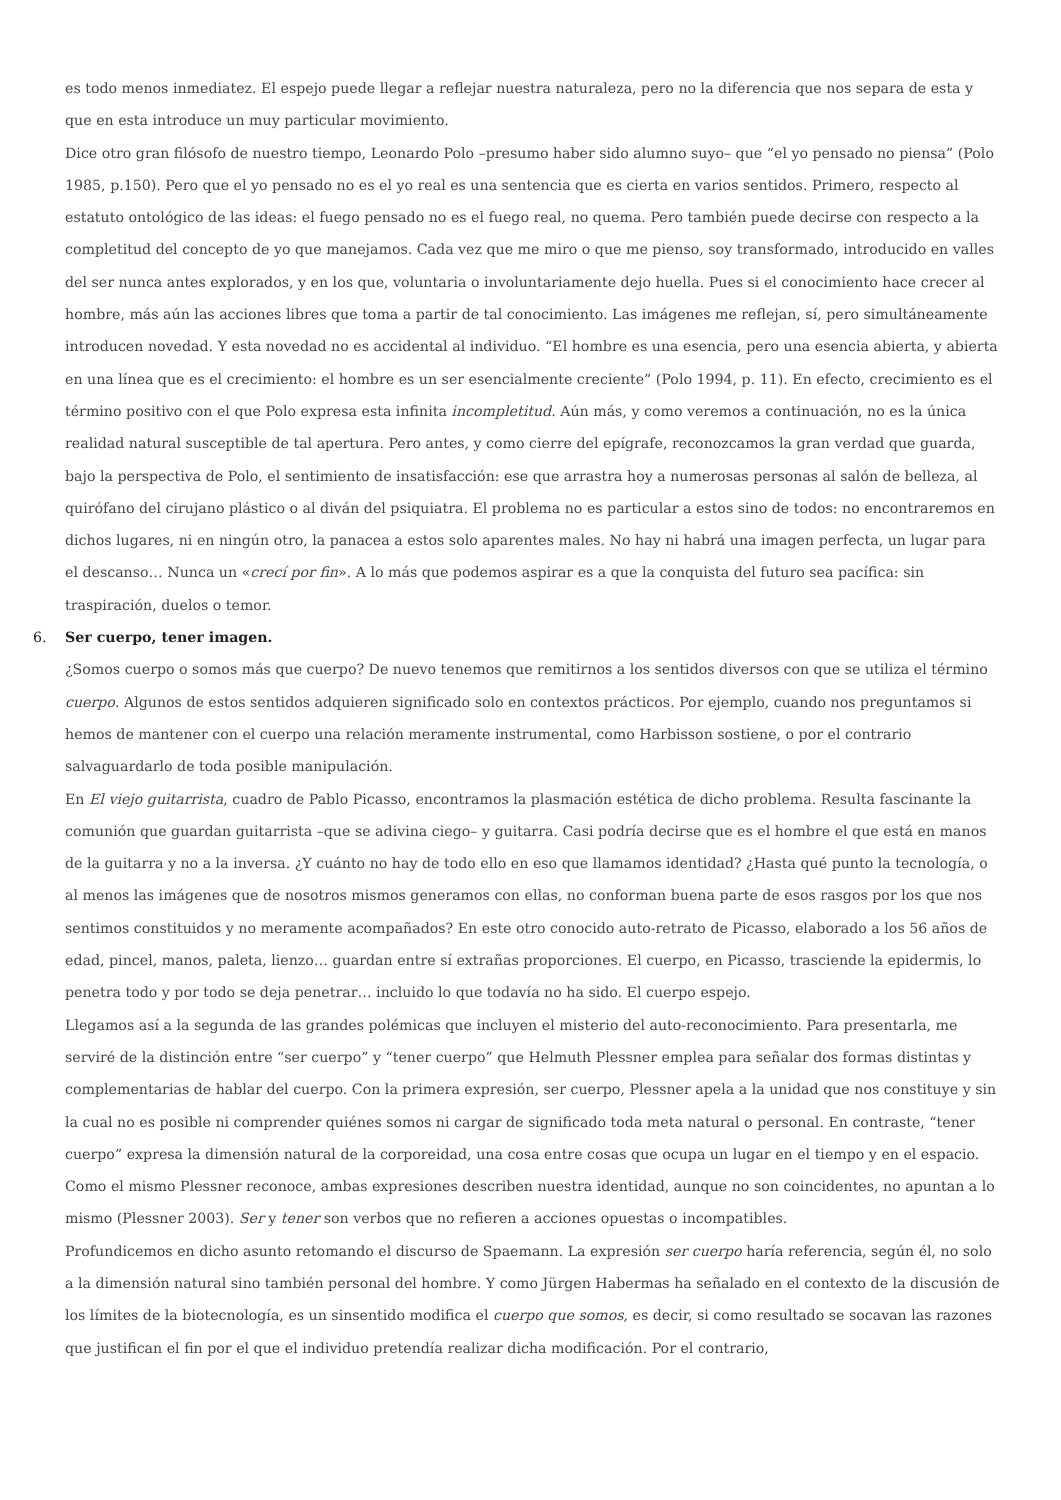es todo menos inmediatez. El espejo puede llegar a reflejar nuestra naturaleza, pero no la diferencia que nos separa de esta y que en esta introduce un muy particular movimiento.
Dice otro gran filósofo de nuestro tiempo, Leonardo Polo –presumo haber sido alumno suyo– que “el yo pensado no piensa” (Polo 1985, p.150). Pero que el yo pensado no es el yo real es una sentencia que es cierta en varios sentidos. Primero, respecto al estatuto ontológico de las ideas: el fuego pensado no es el fuego real, no quema. Pero también puede decirse con respecto a la completitud del concepto de yo que manejamos. Cada vez que me miro o que me pienso, soy transformado, introducido en valles del ser nunca antes explorados, y en los que, voluntaria o involuntariamente dejo huella. Pues si el conocimiento hace crecer al hombre, más aún las acciones libres que toma a partir de tal conocimiento. Las imágenes me reflejan, sí, pero simultáneamente introducen novedad. Y esta novedad no es accidental al individuo. “El hombre es una esencia, pero una esencia abierta, y abierta en una línea que es el crecimiento: el hombre es un ser esencialmente creciente” (Polo 1994, p. 11). En efecto, crecimiento es el término positivo con el que Polo expresa esta infinita incompletitud. Aún más, y como veremos a continuación, no es la única realidad natural susceptible de tal apertura. Pero antes, y como cierre del epígrafe, reconozcamos la gran verdad que guarda, bajo la perspectiva de Polo, el sentimiento de insatisfacción: ese que arrastra hoy a numerosas personas al salón de belleza, al quirófano del cirujano plástico o al diván del psiquiatra. El problema no es particular a estos sino de todos: no encontraremos en dichos lugares, ni en ningún otro, la panacea a estos solo aparentes males. No hay ni habrá una imagen perfecta, un lugar para el descanso… Nunca un «crecí por fin». A lo más que podemos aspirar es a que la conquista del futuro sea pacífica: sin traspiración, duelos o temor.
6. Ser cuerpo, tener imagen.
¿Somos cuerpo o somos más que cuerpo? De nuevo tenemos que remitirnos a los sentidos diversos con que se utiliza el término cuerpo. Algunos de estos sentidos adquieren significado solo en contextos prácticos. Por ejemplo, cuando nos preguntamos si hemos de mantener con el cuerpo una relación meramente instrumental, como Harbisson sostiene, o por el contrario salvaguardarlo de toda posible manipulación.
En El viejo guitarrista, cuadro de Pablo Picasso, encontramos la plasmación estética de dicho problema. Resulta fascinante la comunión que guardan guitarrista –que se adivina ciego– y guitarra. Casi podría decirse que es el hombre el que está en manos de la guitarra y no a la inversa. ¿Y cuánto no hay de todo ello en eso que llamamos identidad? ¿Hasta qué punto la tecnología, o al menos las imágenes que de nosotros mismos generamos con ellas, no conforman buena parte de esos rasgos por los que nos sentimos constituidos y no meramente acompañados? En este otro conocido auto-retrato de Picasso, elaborado a los 56 años de edad, pincel, manos, paleta, lienzo… guardan entre sí extrañas proporciones. El cuerpo, en Picasso, trasciende la epidermis, lo penetra todo y por todo se deja penetrar… incluido lo que todavía no ha sido. El cuerpo espejo.
Llegamos así a la segunda de las grandes polémicas que incluyen el misterio del auto-reconocimiento. Para presentarla, me serviré de la distinción entre “ser cuerpo” y “tener cuerpo” que Helmuth Plessner emplea para señalar dos formas distintas y complementarias de hablar del cuerpo. Con la primera expresión, ser cuerpo, Plessner apela a la unidad que nos constituye y sin la cual no es posible ni comprender quiénes somos ni cargar de significado toda meta natural o personal. En contraste, “tener cuerpo” expresa la dimensión natural de la corporeidad, una cosa entre cosas que ocupa un lugar en el tiempo y en el espacio. Como el mismo Plessner reconoce, ambas expresiones describen nuestra identidad, aunque no son coincidentes, no apuntan a lo mismo (Plessner 2003). Ser y tener son verbos que no refieren a acciones opuestas o incompatibles.
Profundicemos en dicho asunto retomando el discurso de Spaemann. La expresión ser cuerpo haría referencia, según él, no solo a la dimensión natural sino también personal del hombre. Y como Jürgen Habermas ha señalado en el contexto de la discusión de los límites de la biotecnología, es un sinsentido modifica el cuerpo que somos, es decir, si como resultado se socavan las razones que justifican el fin por el que el individuo pretendía realizar dicha modificación. Por el contrario,